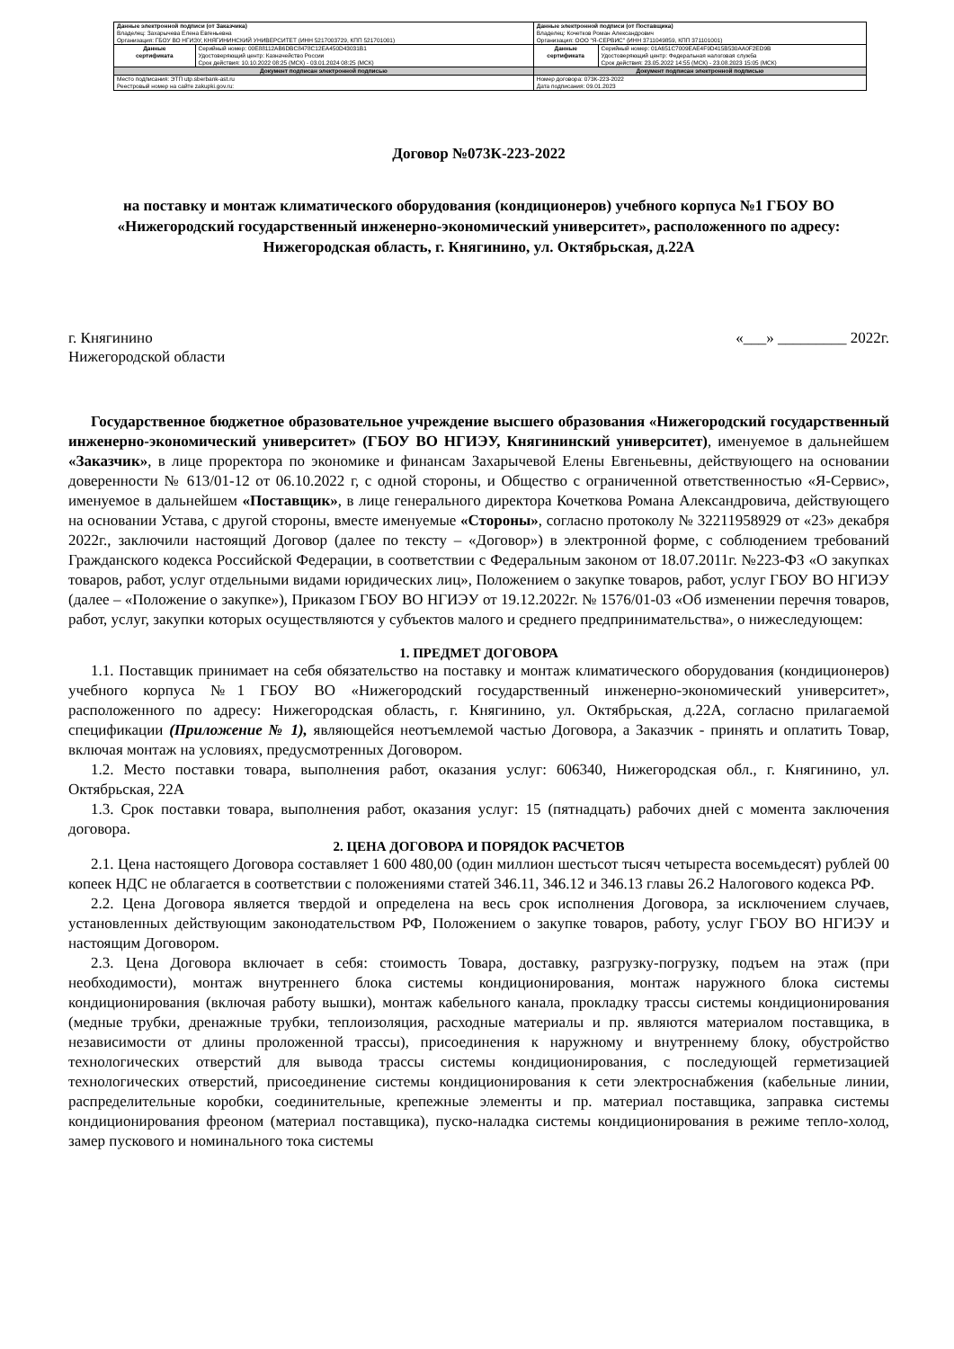| Данные электронной подписи (от Заказчика) Владелец: Захарычева Елена Евгеньевна Организация: ГБОУ ВО НГИЭУ, КНЯГИНИНСКИЙ УНИВЕРСИТЕТ (ИНН 5217003729, КПП 521701001) | | Данные электронной подписи (от Поставщика) Владелец: Кочетков Роман Александрович Организация: ООО "Я-СЕРВИС" (ИНН 3711049859, КПП 371101001) | |
| Данные сертификата | Серийный номер: 00E88112AB6DBC8478C12EA450D43031B1 Удостоверяющий центр: Казначейство России Срок действия: 10.10.2022 08:25 (МСК) - 03.01.2024 08:25 (МСК) | Данные сертификата | Серийный номер: 01A651C7009EAE4F9D415B530AA0F2ED9B Удостоверяющий центр: Федеральная налоговая служба Срок действия: 23.05.2022 14:55 (МСК) - 23.08.2023 15:05 (МСК) |
| Документ подписан электронной подписью | | Документ подписан электронной подписью | |
| Место подписания: ЭТП utp.sberbank-ast.ru Реестровый номер на сайте zakupki.gov.ru: | | Номер договора: 073К-223-2022 Дата подписания: 09.01.2023 | |
Договор №073К-223-2022
на поставку и монтаж климатического оборудования (кондиционеров) учебного корпуса №1 ГБОУ ВО «Нижегородский государственный инженерно-экономический университет», расположенного по адресу: Нижегородская область, г. Княгинино, ул. Октябрьская, д.22А
г. Княгинино «___» _________ 2022г.
Нижегородской области
Государственное бюджетное образовательное учреждение высшего образования «Нижегородский государственный инженерно-экономический университет» (ГБОУ ВО НГИЭУ, Княгининский университет), именуемое в дальнейшем «Заказчик», в лице проректора по экономике и финансам Захарычевой Елены Евгеньевны, действующего на основании доверенности № 613/01-12 от 06.10.2022 г, с одной стороны, и Общество с ограниченной ответственностью «Я-Сервис», именуемое в дальнейшем «Поставщик», в лице генерального директора Кочеткова Романа Александровича, действующего на основании Устава, с другой стороны, вместе именуемые «Стороны», согласно протоколу № 32211958929 от «23» декабря 2022г., заключили настоящий Договор (далее по тексту – «Договор») в электронной форме, с соблюдением требований Гражданского кодекса Российской Федерации, в соответствии с Федеральным законом от 18.07.2011г. №223-ФЗ «О закупках товаров, работ, услуг отдельными видами юридических лиц», Положением о закупке товаров, работ, услуг ГБОУ ВО НГИЭУ (далее – «Положение о закупке»), Приказом ГБОУ ВО НГИЭУ от 19.12.2022г. № 1576/01-03 «Об изменении перечня товаров, работ, услуг, закупки которых осуществляются у субъектов малого и среднего предпринимательства», о нижеследующем:
1. ПРЕДМЕТ ДОГОВОРА
1.1. Поставщик принимает на себя обязательство на поставку и монтаж климатического оборудования (кондиционеров) учебного корпуса №1 ГБОУ ВО «Нижегородский государственный инженерно-экономический университет», расположенного по адресу: Нижегородская область, г. Княгинино, ул. Октябрьская, д.22А, согласно прилагаемой спецификации (Приложение № 1), являющейся неотъемлемой частью Договора, а Заказчик - принять и оплатить Товар, включая монтаж на условиях, предусмотренных Договором.
1.2. Место поставки товара, выполнения работ, оказания услуг: 606340, Нижегородская обл., г. Княгинино, ул. Октябрьская, 22А
1.3. Срок поставки товара, выполнения работ, оказания услуг: 15 (пятнадцать) рабочих дней с момента заключения договора.
2. ЦЕНА ДОГОВОРА И ПОРЯДОК РАСЧЕТОВ
2.1. Цена настоящего Договора составляет 1 600 480,00 (один миллион шестьсот тысяч четыреста восемьдесят) рублей 00 копеек НДС не облагается в соответствии с положениями статей 346.11, 346.12 и 346.13 главы 26.2 Налогового кодекса РФ.
2.2. Цена Договора является твердой и определена на весь срок исполнения Договора, за исключением случаев, установленных действующим законодательством РФ, Положением о закупке товаров, работу, услуг ГБОУ ВО НГИЭУ и настоящим Договором.
2.3. Цена Договора включает в себя: стоимость Товара, доставку, разгрузку-погрузку, подъем на этаж (при необходимости), монтаж внутреннего блока системы кондиционирования, монтаж наружного блока системы кондиционирования (включая работу вышки), монтаж кабельного канала, прокладку трассы системы кондиционирования (медные трубки, дренажные трубки, теплоизоляция, расходные материалы и пр. являются материалом поставщика, в независимости от длины проложенной трассы), присоединения к наружному и внутреннему блоку, обустройство технологических отверстий для вывода трассы системы кондиционирования, с последующей герметизацией технологических отверстий, присоединение системы кондиционирования к сети электроснабжения (кабельные линии, распределительные коробки, соединительные, крепежные элементы и пр. материал поставщика, заправка системы кондиционирования фреоном (материал поставщика), пуско-наладка системы кондиционирования в режиме тепло-холод, замер пускового и номинального тока системы